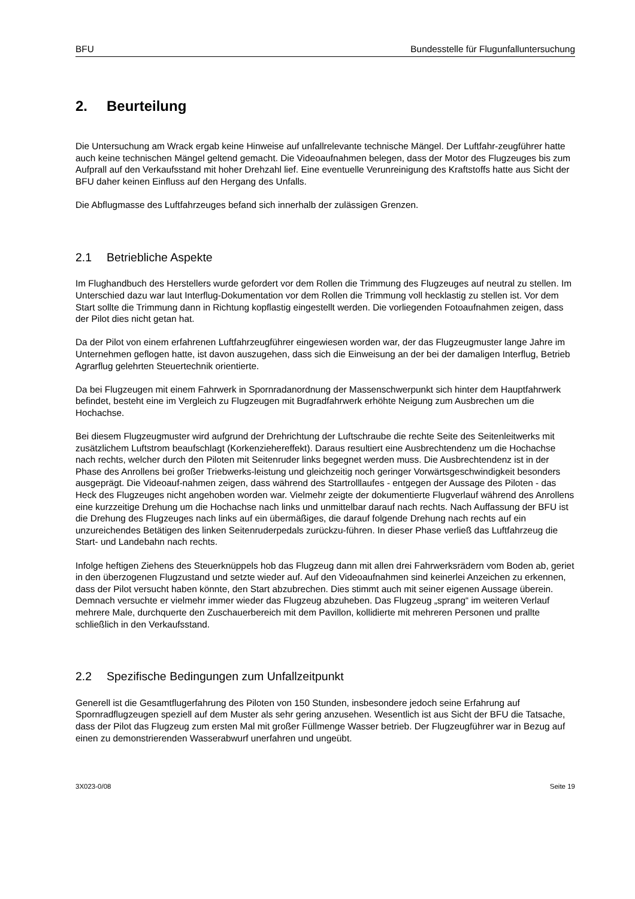BFU Bundesstelle für Flugunfalluntersuchung
2. Beurteilung
Die Untersuchung am Wrack ergab keine Hinweise auf unfallrelevante technische Mängel. Der Luftfahr-zeugführer hatte auch keine technischen Mängel geltend gemacht. Die Videoaufnahmen belegen, dass der Motor des Flugzeuges bis zum Aufprall auf den Verkaufsstand mit hoher Drehzahl lief. Eine eventuelle Verunreinigung des Kraftstoffs hatte aus Sicht der BFU daher keinen Einfluss auf den Hergang des Unfalls.
Die Abflugmasse des Luftfahrzeuges befand sich innerhalb der zulässigen Grenzen.
2.1 Betriebliche Aspekte
Im Flughandbuch des Herstellers wurde gefordert vor dem Rollen die Trimmung des Flugzeuges auf neutral zu stellen. Im Unterschied dazu war laut Interflug-Dokumentation vor dem Rollen die Trimmung voll hecklastig zu stellen ist. Vor dem Start sollte die Trimmung dann in Richtung kopflastig eingestellt werden. Die vorliegenden Fotoaufnahmen zeigen, dass der Pilot dies nicht getan hat.
Da der Pilot von einem erfahrenen Luftfahrzeugführer eingewiesen worden war, der das Flugzeugmuster lange Jahre im Unternehmen geflogen hatte, ist davon auszugehen, dass sich die Einweisung an der bei der damaligen Interflug, Betrieb Agrarflug gelehrten Steuertechnik orientierte.
Da bei Flugzeugen mit einem Fahrwerk in Spornradanordnung der Massenschwerpunkt sich hinter dem Hauptfahrwerk befindet, besteht eine im Vergleich zu Flugzeugen mit Bugradfahrwerk erhöhte Neigung zum Ausbrechen um die Hochachse.
Bei diesem Flugzeugmuster wird aufgrund der Drehrichtung der Luftschraube die rechte Seite des Seitenleitwerks mit zusätzlichem Luftstrom beaufschlagt (Korkenziehereffekt). Daraus resultiert eine Ausbrechtendenz um die Hochachse nach rechts, welcher durch den Piloten mit Seitenruder links begegnet werden muss. Die Ausbrechtendenz ist in der Phase des Anrollens bei großer Triebwerks-leistung und gleichzeitig noch geringer Vorwärtsgeschwindigkeit besonders ausgeprägt. Die Videoauf-nahmen zeigen, dass während des Startrolllaufes - entgegen der Aussage des Piloten - das Heck des Flugzeuges nicht angehoben worden war. Vielmehr zeigte der dokumentierte Flugverlauf während des Anrollens eine kurzzeitige Drehung um die Hochachse nach links und unmittelbar darauf nach rechts. Nach Auffassung der BFU ist die Drehung des Flugzeuges nach links auf ein übermäßiges, die darauf folgende Drehung nach rechts auf ein unzureichendes Betätigen des linken Seitenruderpedals zurückzu-führen. In dieser Phase verließ das Luftfahrzeug die Start- und Landebahn nach rechts.
Infolge heftigen Ziehens des Steuerknüppels hob das Flugzeug dann mit allen drei Fahrwerksrädern vom Boden ab, geriet in den überzogenen Flugzustand und setzte wieder auf. Auf den Videoaufnahmen sind keinerlei Anzeichen zu erkennen, dass der Pilot versucht haben könnte, den Start abzubrechen. Dies stimmt auch mit seiner eigenen Aussage überein. Demnach versuchte er vielmehr immer wieder das Flugzeug abzuheben. Das Flugzeug „sprang“ im weiteren Verlauf mehrere Male, durchquerte den Zuschauerbereich mit dem Pavillon, kollidierte mit mehreren Personen und prallte schließlich in den Verkaufsstand.
2.2 Spezifische Bedingungen zum Unfallzeitpunkt
Generell ist die Gesamtflugerfahrung des Piloten von 150 Stunden, insbesondere jedoch seine Erfahrung auf Spornradflugzeugen speziell auf dem Muster als sehr gering anzusehen. Wesentlich ist aus Sicht der BFU die Tatsache, dass der Pilot das Flugzeug zum ersten Mal mit großer Füllmenge Wasser betrieb. Der Flugzeugführer war in Bezug auf einen zu demonstrierenden Wasserabwurf unerfahren und ungeübt.
3X023-0/08 Seite 19